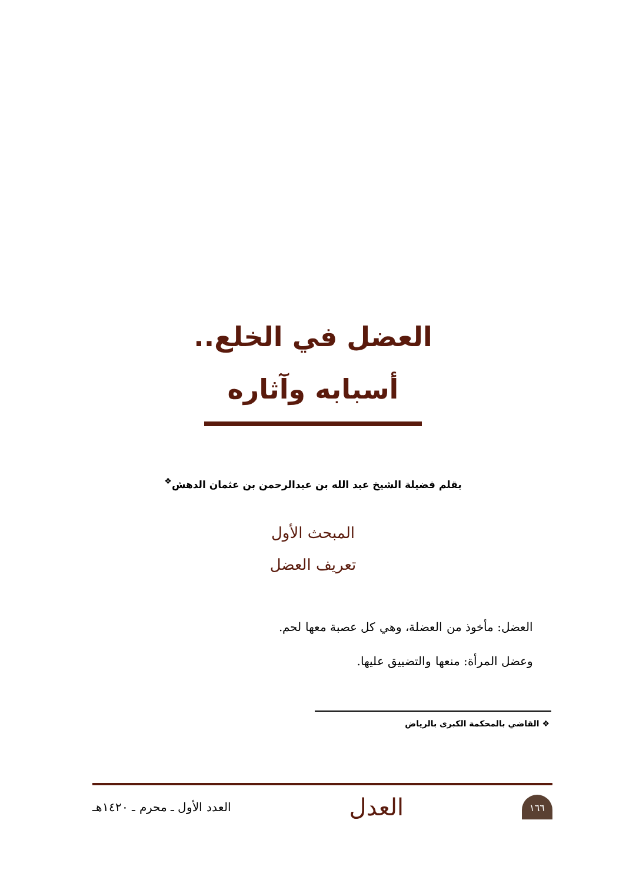العضل في الخلع..
أسبابه وآثاره
بقلم فضيلة الشيخ عبد الله بن عبدالرحمن بن عثمان الدهش<sup>❖</sup>
المبحث الأول
تعريف العضل
العضل: مأخوذ من العضلة، وهي كل عصبة معها لحم.
وعضل المرأة: منعها والتضييق عليها.
❖ القاضي بالمحكمة الكبرى بالرياض
١٦٦
العدل
العدد الأول ـ محرم ـ ١٤٢٠هـ